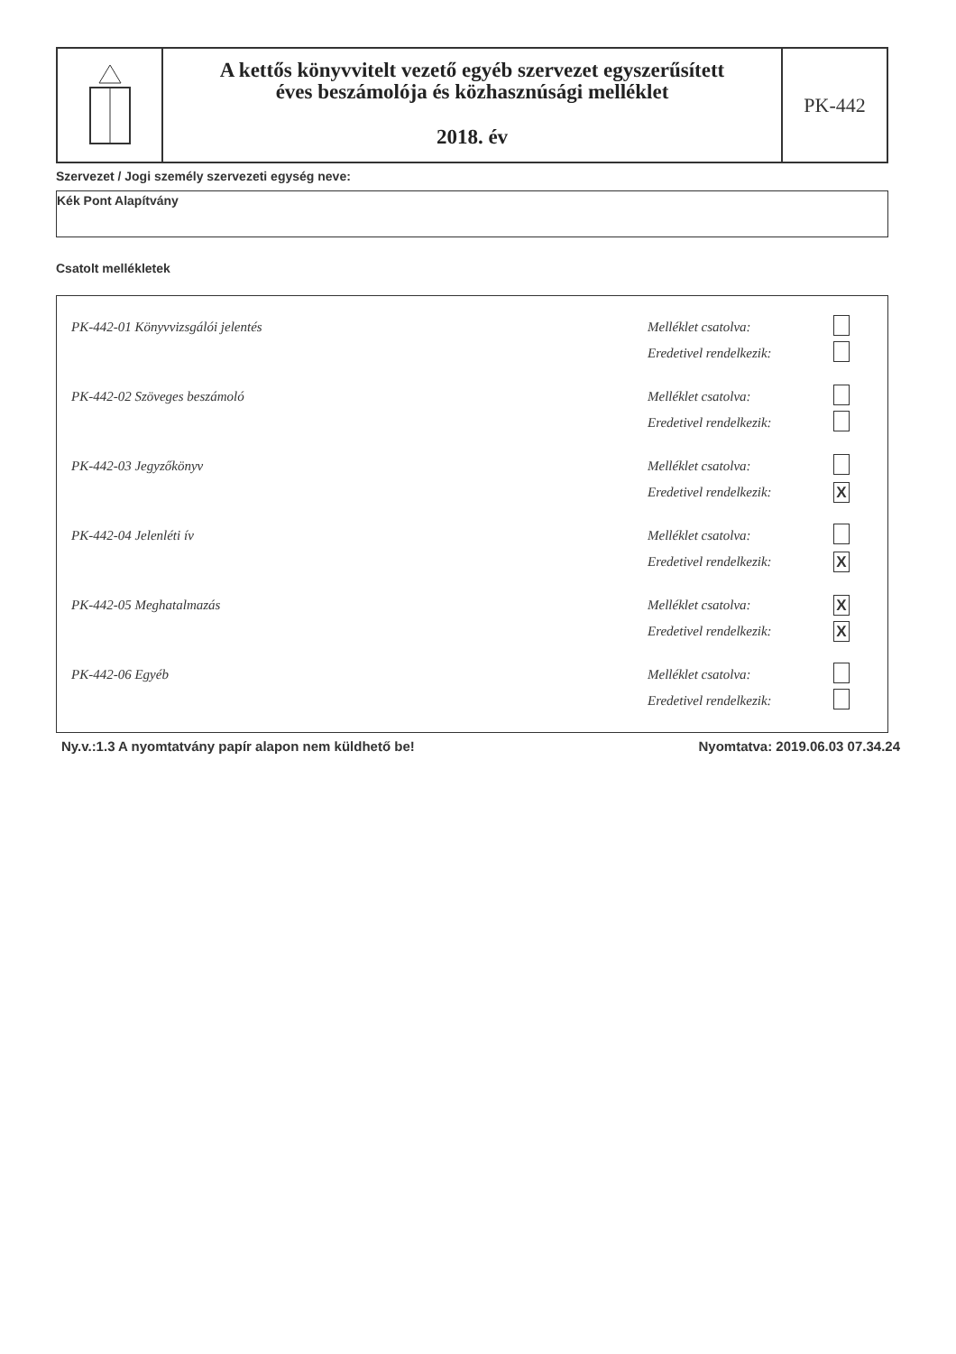A kettős könyvvitelt vezető egyéb szervezet egyszerűsített
éves beszámolója és közhasznúsági melléklet
2018. év
PK-442
Szervezet / Jogi személy szervezeti egység neve:
Kék Pont Alapítvány
Csatolt mellékletek
| PK-442-01 Könyvvizsgálói jelentés | Melléklet csatolva: | |
| | Eredetivel rendelkezik: | |
| PK-442-02 Szöveges beszámoló | Melléklet csatolva: | |
| | Eredetivel rendelkezik: | |
| PK-442-03 Jegyzőkönyv | Melléklet csatolva: | |
| | Eredetivel rendelkezik: | X |
| PK-442-04 Jelenléti ív | Melléklet csatolva: | |
| | Eredetivel rendelkezik: | X |
| PK-442-05 Meghatalmazás | Melléklet csatolva: | X |
| | Eredetivel rendelkezik: | X |
| PK-442-06 Egyéb | Melléklet csatolva: | |
| | Eredetivel rendelkezik: | |
Ny.v.:1.3 A nyomtatvány papír alapon nem küldhető be! Nyomtatva: 2019.06.03 07.34.24